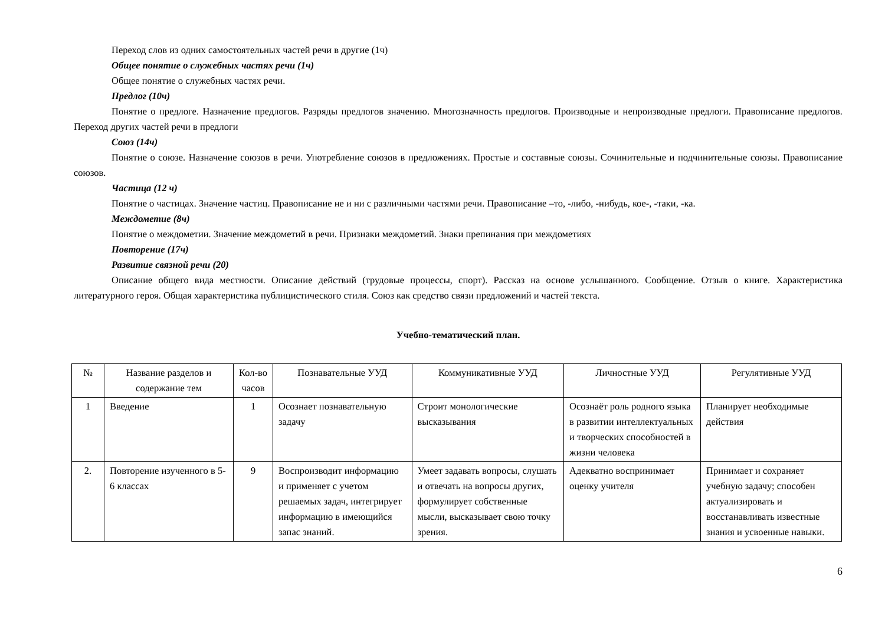Переход слов из одних самостоятельных частей речи в другие (1ч)
Общее понятие о служебных частях речи (1ч)
Общее понятие о служебных частях речи.
Предлог (10ч)
Понятие о предлоге. Назначение предлогов. Разряды предлогов значению. Многозначность предлогов. Производные и непроизводные предлоги. Правописание предлогов. Переход других частей речи в предлоги
Союз (14ч)
Понятие о союзе. Назначение союзов в речи. Употребление союзов в предложениях. Простые и составные союзы. Сочинительные и подчинительные союзы. Правописание союзов.
Частица (12 ч)
Понятие о частицах. Значение частиц. Правописание не и ни с различными частями речи. Правописание –то, -либо, -нибудь, кое-, -таки, -ка.
Междометие (8ч)
Понятие о междометии. Значение междометий в речи. Признаки междометий. Знаки препинания при междометиях
Повторение (17ч)
Развитие связной речи (20)
Описание общего вида местности. Описание действий (трудовые процессы, спорт). Рассказ на основе услышанного. Сообщение. Отзыв о книге. Характеристика литературного героя. Общая характеристика публицистического стиля. Союз как средство связи предложений и частей текста.
Учебно-тематический план.
| № | Название разделов и содержание тем | Кол-во часов | Познавательные УУД | Коммуникативные УУД | Личностные УУД | Регулятивные УУД |
| 1 | Введение | 1 | Осознает познавательную задачу | Строит монологические высказывания | Осознаёт роль родного языка в развитии интеллектуальных и творческих способностей в жизни человека | Планирует необходимые действия |
| 2. | Повторение изученного в 5-6 классах | 9 | Воспроизводит информацию и применяет с учетом решаемых задач, интегрирует информацию в имеющийся запас знаний. | Умеет задавать вопросы, слушать и отвечать на вопросы других, формулирует собственные мысли, высказывает свою точку зрения. | Адекватно воспринимает оценку учителя | Принимает и сохраняет учебную задачу; способен актуализировать и восстанавливать известные знания и усвоенные навыки. |
6